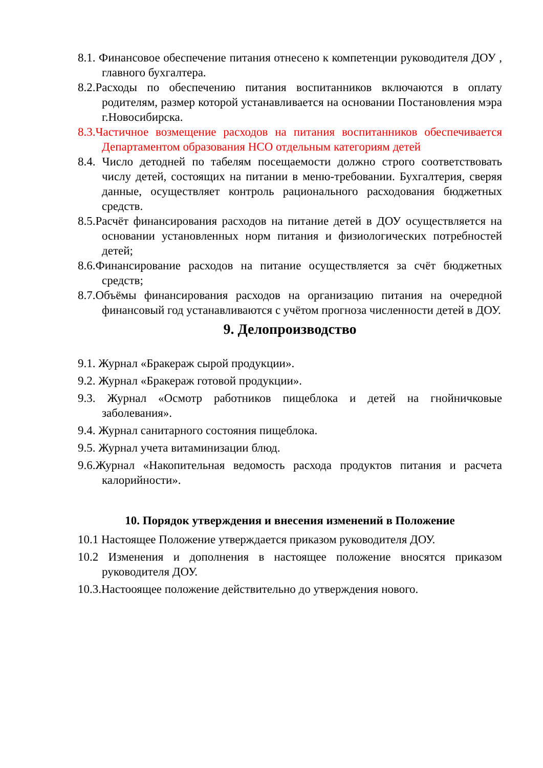8.1. Финансовое обеспечение питания отнесено к компетенции руководителя ДОУ , главного бухгалтера.
8.2.Расходы по обеспечению питания воспитанников включаются в оплату родителям, размер которой устанавливается на основании Постановления мэра г.Новосибирска.
8.3.Частичное возмещение расходов на питания воспитанников обеспечивается Департаментом образования НСО отдельным категориям детей
8.4. Число детодней по табелям посещаемости должно строго соответствовать числу детей, состоящих на питании в меню-требовании. Бухгалтерия, сверяя данные, осуществляет контроль рационального расходования бюджетных средств.
8.5.Расчёт финансирования расходов на питание детей в ДОУ осуществляется на основании установленных норм питания и физиологических потребностей детей;
8.6.Финансирование расходов на питание осуществляется за счёт бюджетных средств;
8.7.Объёмы финансирования расходов на организацию питания на очередной финансовый год устанавливаются с учётом прогноза численности детей в ДОУ.
9. Делопроизводство
9.1. Журнал «Бракераж сырой продукции».
9.2. Журнал «Бракераж готовой продукции».
9.3. Журнал «Осмотр работников пищеблока и детей на гнойничковые заболевания».
9.4. Журнал санитарного состояния пищеблока.
9.5. Журнал учета витаминизации блюд.
9.6.Журнал «Накопительная ведомость расхода продуктов питания и расчета калорийности».
10. Порядок утверждения и внесения изменений в Положение
10.1 Настоящее Положение утверждается приказом руководителя ДОУ.
10.2 Изменения и дополнения в настоящее положение вносятся приказом руководителя ДОУ.
10.3.Настооящее положение действительно до утверждения нового.